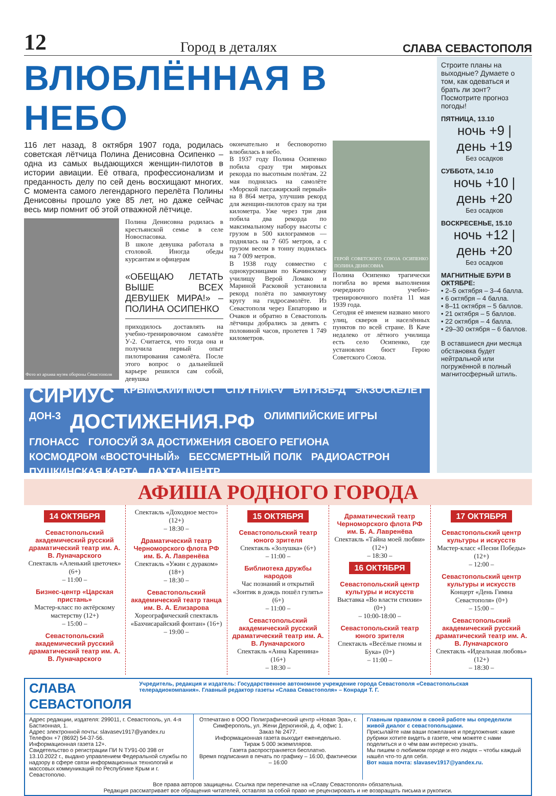12 Город в деталях СЛАВА СЕВАСТОПОЛЯ
ВЛЮБЛЁННАЯ В НЕБО
116 лет назад, 8 октября 1907 года, родилась советская лётчица Полина Денисовна Осипенко – одна из самых выдающихся женщин-пилотов в истории авиации. Её отвага, профессионализм и преданность делу по сей день восхищают многих. С момента самого легендарного перелёта Полины Денисовны прошло уже 85 лет, но даже сейчас весь мир помнит об этой отважной лётчице.
Фото из архива музея обороны Севастополя
Полина Денисовна родилась в крестьянской семье в селе Новоспасовка.
В школе девушка работала в столовой. Иногда обеды курсантам и офицерам
«ОБЕЩАЮ ЛЕТАТЬ ВЫШЕ ВСЕХ ДЕВУШЕК МИРА!» – ПОЛИНА ОСИПЕНКО
приходилось доставлять на учебно-тренировочном самолёте У-2. Считается, что тогда она и получила первый опыт пилотирования самолёта. После этого вопрос о дальнейшей карьере решился сам собой, девушка
окончательно и бесповоротно влюбилась в небо.
В 1937 году Полина Осипенко побила сразу три мировых рекорда по высотным полётам. 22 мая поднялась на самолёте «Морской пассажирский первый» на 8 864 метра, улучшив рекорд для женщин-пилотов сразу на три километра. Уже через три дня побила два рекорда по максимальному набору высоты с грузом в 500 килограммов — поднялась на 7 605 метров, а с грузом весом в тонну поднялась на 7 009 метров.
В 1938 году совместно с однокурсницами по Качинскому училищу Верой Ломако и Мариной Расковой установила рекорд полёта по замкнутому кругу на гидросамолёте. Из Севастополя через Евпаторию и Очаков и обратно в Севастополь лётчицы добрались за девять с половиной часов, пролетев 1 749 километров.
ГЕРОЙ СОВЕТСКОГО СОЮЗА ОСИПЕНКО ПОЛИНА ДЕНИСОВНА
Полина Осипенко трагически погибла во время выполнения очередного учебно-тренировочного полёта 11 мая 1939 года.
Сегодня её именем названо много улиц, скверов и населённых пунктов по всей стране. В Каче недалеко от лётного училища есть село Осипенко, где установлен бюст Герою Советского Союза.
СИРИУС КРЫМСКИЙ МОСТ СПУТНИК-V ВИТЯЗЬ-Д ЭКЗОСКЕЛЕТ ДОН-3 ДОСТИЖЕНИЯ.РФ ОЛИМПИЙСКИЕ ИГРЫ ГЛОНАСС ГОЛОСУЙ ЗА ДОСТИЖЕНИЯ СВОЕГО РЕГИОНА КОСМОДРОМ «ВОСТОЧНЫЙ» БЕССМЕРТНЫЙ ПОЛК РАДИОАСТРОН ПУШКИНСКАЯ КАРТА ЛАХТА-ЦЕНТР
Строите планы на выходные? Думаете о том, как одеваться и брать ли зонт? Посмотрите прогноз погоды!
ПЯТНИЦА, 13.10
ночь +9 | день +19
Без осадков
СУББОТА, 14.10
ночь +10 | день +20
Без осадков
ВОСКРЕСЕНЬЕ, 15.10
ночь +12 | день +20
Без осадков
МАГНИТНЫЕ БУРИ В ОКТЯБРЕ:
• 2–5 октября – 3–4 балла.
• 6 октября – 4 балла.
• 8–11 октября – 5 баллов.
• 21 октября – 5 баллов.
• 22 октября – 4 балла.
• 29–30 октября – 6 баллов.
В оставшиеся дни месяца обстановка будет нейтральной или погружённой в полный магнитосферный штиль.
АФИША РОДНОГО ГОРОДА
14 ОКТЯБРЯ
Севастопольский академический русский драматический театр им. А. В. Луначарского
Спектакль «Аленький цветочек» (6+)
– 11:00 –
Бизнес-центр «Царская пристань»
Мастер-класс по актёрскому мастерству (12+)
– 15:00 –
Севастопольский академический русский драматический театр им. А. В. Луначарского
Спектакль «Доходное место» (12+)
– 18:30 –
Драматический театр Черноморского флота РФ им. Б. А. Лавренёва
Спектакль «Ужин с дураком» (18+)
– 18:30 –
Севастопольский академический театр танца им. В. А. Елизарова
Хореографический спектакль «Бахчисарайский фонтан» (16+)
– 19:00 –
15 ОКТЯБРЯ
Севастопольский театр юного зрителя
Спектакль «Золушка» (6+)
– 11:00 –
Библиотека дружбы народов
Час познаний и открытий «Зонтик в дождь пошёл гулять» (6+)
– 11:00 –
Севастопольский академический русский драматический театр им. А. В. Луначарского
Спектакль «Анна Каренина» (16+)
– 18:30 –
Драматический театр Черноморского флота РФ им. Б. А. Лавренёва
Спектакль «Тайна моей любви» (12+)
– 18:30 –
16 ОКТЯБРЯ
Севастопольский центр культуры и искусств
Выставка «Во власти стихии» (0+)
– 10:00-18:00 –
Севастопольский театр юного зрителя
Спектакль «Весёлые гномы и Бука» (0+)
– 11:00 –
17 ОКТЯБРЯ
Севастопольский центр культуры и искусств
Мастер-класс «Песни Победы» (12+)
– 12:00 –
Севастопольский центр культуры и искусств
Концерт «День Гимна Севастополя» (0+)
– 15:00 –
Севастопольский академический русский драматический театр им. А. В. Луначарского
Спектакль «Идеальная любовь» (12+)
– 18:30 –
СЛАВА СЕВАСТОПОЛЯ Учредитель, редакция и издатель: Государственное автономное учреждение города Севастополя «Севастопольская телерадиокомпания». Главный редактор газеты «Слава Севастополя» – Конради Т. Г.
Адрес редакции, издателя: 299011, г. Севастополь, ул. 4-я Бастионная, 1.
Адрес электронной почты: slavasev1917@yandex.ru
Телефон +7 (8692) 54-37-56.
Информационная газета 12+.
Свидетельство о регистрации ПИ N ТУ91-00 398 от 13.10.2022 г., выдано управлением Федеральной службы по надзору в сфере связи информационных технологий и массовых коммуникаций по Республике Крым и г. Севастополю.
Отпечатано в ООО Полиграфический центр «Новая Эра», г. Симферополь, ул. Жени Дерюгиной, д. 4, офис 1.
Заказ № 2477.
Информационная газета выходит еженедельно.
Тираж 5 000 экземпляров.
Газета распространяется бесплатно.
Время подписания в печать по графику – 16:00, фактически – 16:00
Главным правилом в своей работе мы определили живой диалог с севастопольцами.
Присылайте нам ваши пожелания и предложения: какие рубрики хотите видеть в газете, чем можете с нами поделиться и о чём вам интересно узнать.
Мы пишем о любимом городе и его людях – чтобы каждый нашёл что-то для себя.
Вот наша почта: slavasev1917@yandex.ru.
Все права авторов защищены. Ссылка при перепечатке на «Славу Севастополя» обязательна.
Редакция рассматривает все обращения читателей, оставляя за собой право не рецензировать и не возвращать письма и рукописи.